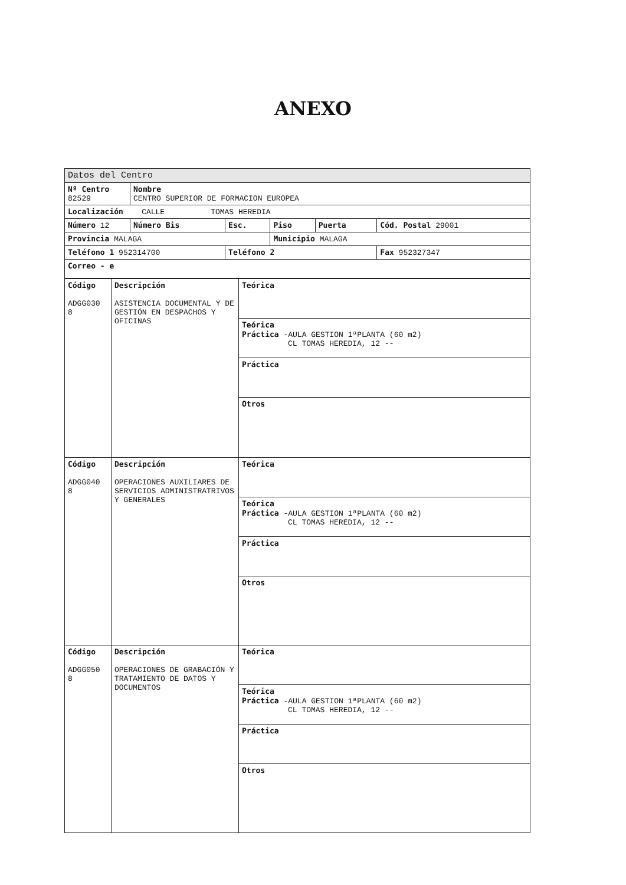ANEXO
| Datos del Centro | | | | | |
| Nº Centro 82529 | Nombre CENTRO SUPERIOR DE FORMACION EUROPEA | | | | |
| Localización CALLE TOMAS HEREDIA | | | | | |
| Número 12 | Número Bis | Esc. | Piso | Puerta | Cód. Postal 29001 |
| Provincia MALAGA | | | Municipio MALAGA | | |
| Teléfono 1 952314700 | | Teléfono 2 | | | Fax 952327347 |
| Correo - e | | | | | |
| Código ADGG030 8 | Descripción ASISTENCIA DOCUMENTAL Y DE GESTIÓN EN DESPACHOS Y OFICINAS | Teórica |
| | | Teórica Práctica -AULA GESTION 1ªPLANTA (60 m2) CL TOMAS HEREDIA, 12 -- |
| | | Práctica |
| | | Otros |
| Código ADGG040 8 | Descripción OPERACIONES AUXILIARES DE SERVICIOS ADMINISTRATRIVOS Y GENERALES | Teórica |
| | | Teórica Práctica -AULA GESTION 1ªPLANTA (60 m2) CL TOMAS HEREDIA, 12 -- |
| | | Práctica |
| | | Otros |
| Código ADGG050 8 | Descripción OPERACIONES DE GRABACIÓN Y TRATAMIENTO DE DATOS Y DOCUMENTOS | Teórica |
| | | Teórica Práctica -AULA GESTION 1ªPLANTA (60 m2) CL TOMAS HEREDIA, 12 -- |
| | | Práctica |
| | | Otros |